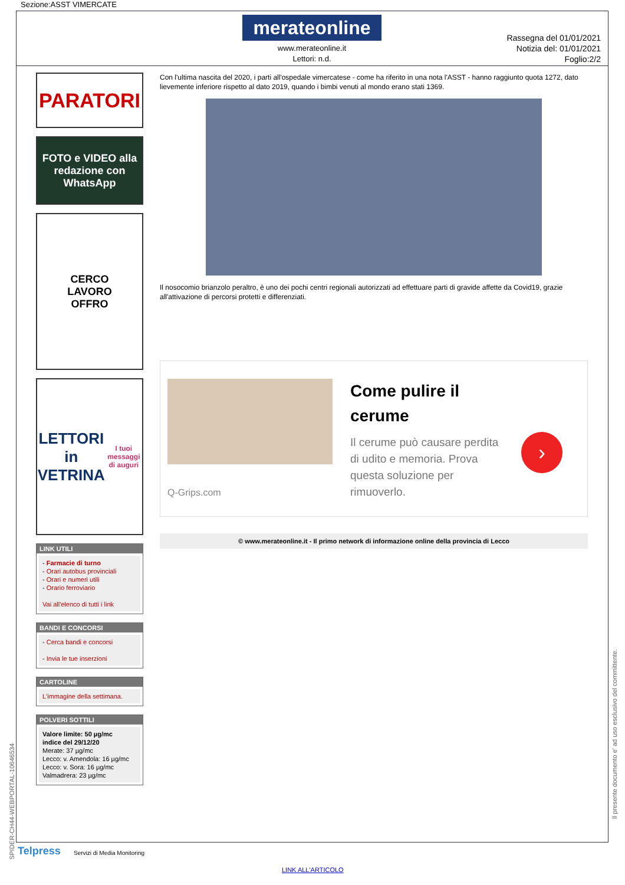Sezione:ASST VIMERCATE
merateonline
www.merateonline.it
Lettori: n.d.
Rassegna del 01/01/2021
Notizia del: 01/01/2021
Foglio:2/2
PARATORI
FOTO e VIDEO alla redazione con
WhatsApp
CERCO
LAVORO
OFFRO
LETTORI in VETRINA
I tuoi messaggi di auguri
LINK UTILI
- Farmacie di turno
- Orari autobus provinciali
- Orari e numeri utili
- Orario ferroviario
Vai all'elenco di tutti i link
BANDI E CONCORSI
- Cerca bandi e concorsi
- Invia le tue inserzioni
CARTOLINE
L'immagine della settimana.
POLVERI SOTTILI
Valore limite: 50 µg/mc
indice del 29/12/20
Merate: 37 µg/mc
Lecco: v. Amendola: 16 µg/mc
Lecco: v. Sora: 16 µg/mc
Valmadrera: 23 µg/mc
Con l'ultima nascita del 2020, i parti all'ospedale vimercatese - come ha riferito in una nota l'ASST - hanno raggiunto quota 1272, dato lievemente inferiore rispetto al dato 2019, quando i bimbi venuti al mondo erano stati 1369.
Il nosocomio brianzolo peraltro, è uno dei pochi centri regionali autorizzati ad effettuare parti di gravide affette da Covid19, grazie all'attivazione di percorsi protetti e differenziati.
Q-Grips.com
Come pulire il cerume
Il cerume può causare perdita di udito e memoria. Prova questa soluzione per rimuoverlo.
›
© www.merateonline.it - Il primo network di informazione online della provincia di Lecco
SPIDER-CH44-WEBPORTAL-10646534
Il presente documento e' ad uso esclusivo del committente.
Telpress Servizi di Media Monitoring
LINK ALL'ARTICOLO